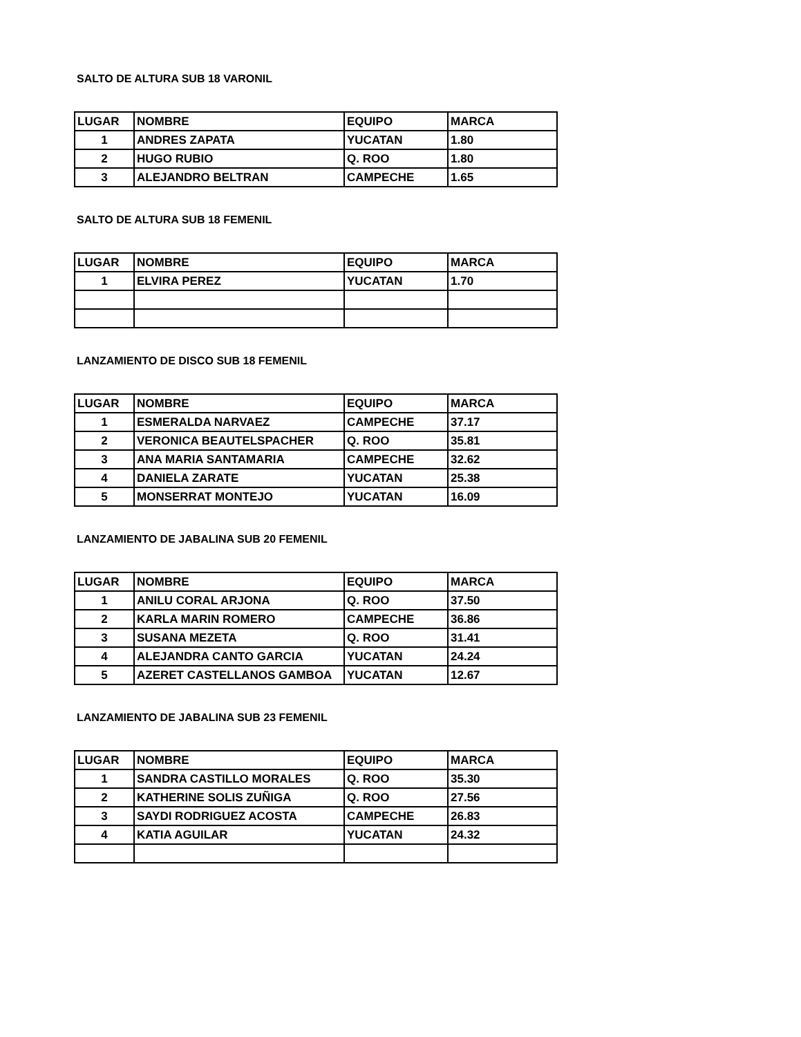SALTO DE ALTURA SUB 18 VARONIL
| LUGAR | NOMBRE | EQUIPO | MARCA |
| --- | --- | --- | --- |
| 1 | ANDRES ZAPATA | YUCATAN | 1.80 |
| 2 | HUGO RUBIO | Q. ROO | 1.80 |
| 3 | ALEJANDRO BELTRAN | CAMPECHE | 1.65 |
SALTO DE ALTURA SUB 18 FEMENIL
| LUGAR | NOMBRE | EQUIPO | MARCA |
| --- | --- | --- | --- |
| 1 | ELVIRA PEREZ | YUCATAN | 1.70 |
LANZAMIENTO DE DISCO SUB 18 FEMENIL
| LUGAR | NOMBRE | EQUIPO | MARCA |
| --- | --- | --- | --- |
| 1 | ESMERALDA NARVAEZ | CAMPECHE | 37.17 |
| 2 | VERONICA BEAUTELSPACHER | Q. ROO | 35.81 |
| 3 | ANA MARIA SANTAMARIA | CAMPECHE | 32.62 |
| 4 | DANIELA ZARATE | YUCATAN | 25.38 |
| 5 | MONSERRAT MONTEJO | YUCATAN | 16.09 |
LANZAMIENTO DE JABALINA SUB 20 FEMENIL
| LUGAR | NOMBRE | EQUIPO | MARCA |
| --- | --- | --- | --- |
| 1 | ANILU CORAL ARJONA | Q. ROO | 37.50 |
| 2 | KARLA MARIN ROMERO | CAMPECHE | 36.86 |
| 3 | SUSANA MEZETA | Q. ROO | 31.41 |
| 4 | ALEJANDRA CANTO GARCIA | YUCATAN | 24.24 |
| 5 | AZERET CASTELLANOS GAMBOA | YUCATAN | 12.67 |
LANZAMIENTO DE JABALINA SUB 23 FEMENIL
| LUGAR | NOMBRE | EQUIPO | MARCA |
| --- | --- | --- | --- |
| 1 | SANDRA CASTILLO MORALES | Q. ROO | 35.30 |
| 2 | KATHERINE SOLIS ZUÑIGA | Q. ROO | 27.56 |
| 3 | SAYDI RODRIGUEZ ACOSTA | CAMPECHE | 26.83 |
| 4 | KATIA AGUILAR | YUCATAN | 24.32 |